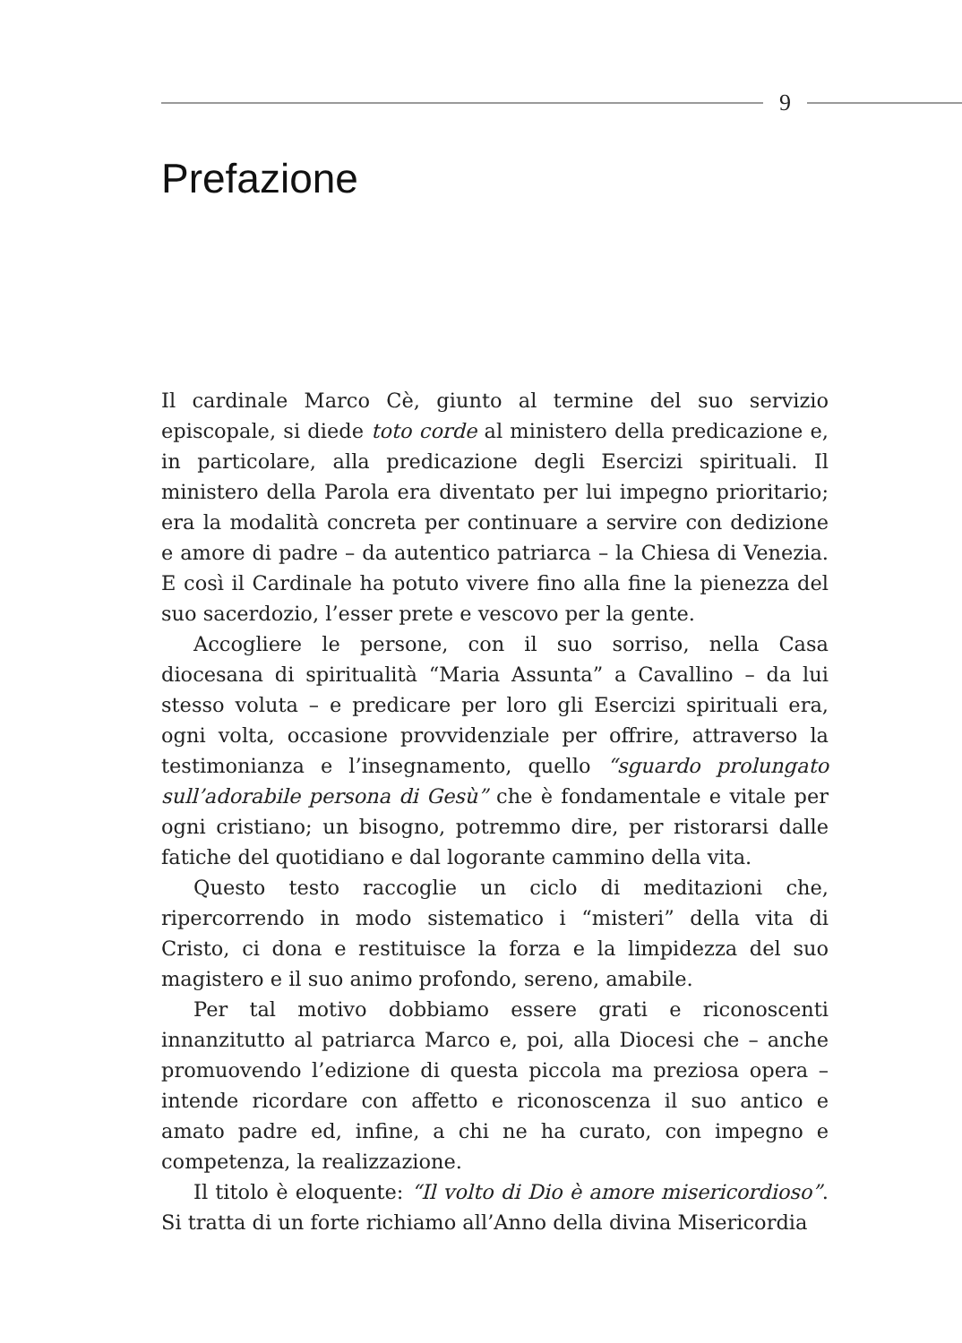9
Prefazione
Il cardinale Marco Cè, giunto al termine del suo servizio episcopale, si diede toto corde al ministero della predicazione e, in particolare, alla predicazione degli Esercizi spirituali. Il ministero della Parola era diventato per lui impegno prioritario; era la modalità concreta per continuare a servire con dedizione e amore di padre – da autentico patriarca – la Chiesa di Venezia. E così il Cardinale ha potuto vivere fino alla fine la pienezza del suo sacerdozio, l’esser prete e vescovo per la gente.
Accogliere le persone, con il suo sorriso, nella Casa diocesana di spiritualità “Maria Assunta” a Cavallino – da lui stesso voluta – e predicare per loro gli Esercizi spirituali era, ogni volta, occasione provvidenziale per offrire, attraverso la testimonianza e l’insegnamento, quello “sguardo prolungato sull’adorabile persona di Gesù” che è fondamentale e vitale per ogni cristiano; un bisogno, potremmo dire, per ristorarsi dalle fatiche del quotidiano e dal logorante cammino della vita.
Questo testo raccoglie un ciclo di meditazioni che, ripercorrendo in modo sistematico i “misteri” della vita di Cristo, ci dona e restituisce la forza e la limpidezza del suo magistero e il suo animo profondo, sereno, amabile.
Per tal motivo dobbiamo essere grati e riconoscenti innanzitutto al patriarca Marco e, poi, alla Diocesi che – anche promuovendo l’edizione di questa piccola ma preziosa opera – intende ricordare con affetto e riconoscenza il suo antico e amato padre ed, infine, a chi ne ha curato, con impegno e competenza, la realizzazione.
Il titolo è eloquente: “Il volto di Dio è amore misericordioso”. Si tratta di un forte richiamo all’Anno della divina Misericordia